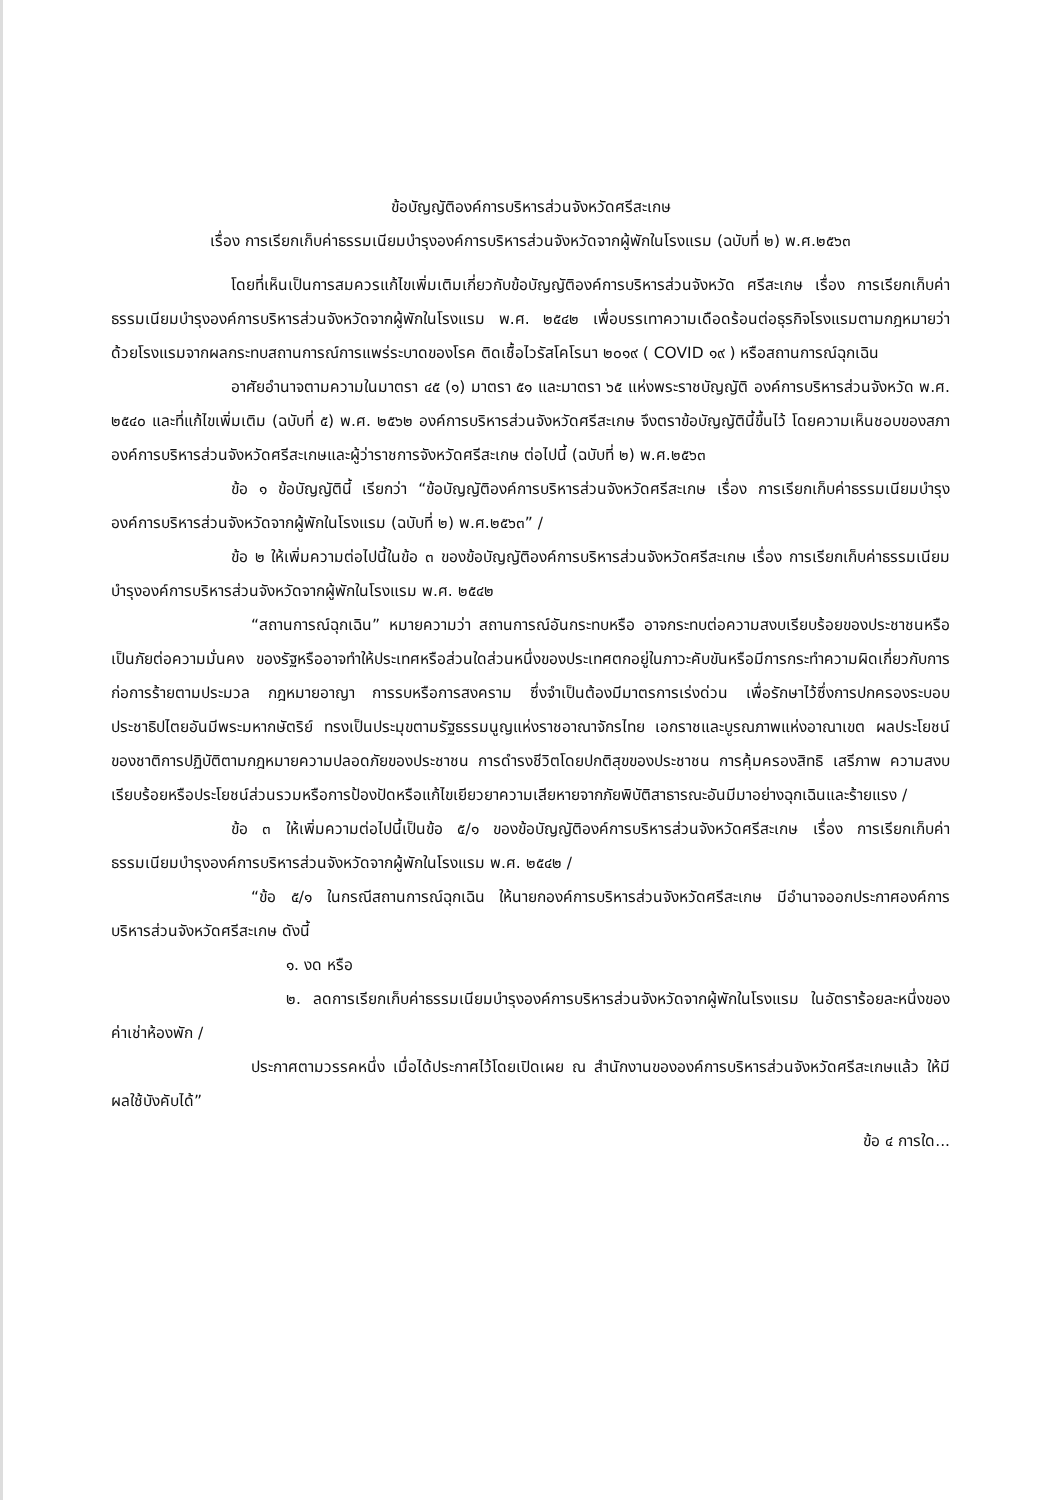ข้อบัญญัติองค์การบริหารส่วนจังหวัดศรีสะเกษ
เรื่อง การเรียกเก็บค่าธรรมเนียมบำรุงองค์การบริหารส่วนจังหวัดจากผู้พักในโรงแรม (ฉบับที่ ๒) พ.ศ.๒๕๖๓
โดยที่เห็นเป็นการสมควรแก้ไขเพิ่มเติมเกี่ยวกับข้อบัญญัติองค์การบริหารส่วนจังหวัด ศรีสะเกษ เรื่อง การเรียกเก็บค่าธรรมเนียมบำรุงองค์การบริหารส่วนจังหวัดจากผู้พักในโรงแรม พ.ศ. ๒๕๔๒ เพื่อบรรเทาความเดือดร้อนต่อธุรกิจโรงแรมตามกฎหมายว่าด้วยโรงแรมจากผลกระทบสถานการณ์การแพร่ระบาดของโรค ติดเชื้อไวรัสโคโรนา ๒๐๑๙ ( COVID ๑๙ ) หรือสถานการณ์ฉุกเฉิน
อาศัยอำนาจตามความในมาตรา ๔๕ (๑) มาตรา ๕๑ และมาตรา ๖๕ แห่งพระราชบัญญัติ องค์การบริหารส่วนจังหวัด พ.ศ. ๒๕๔๐ และที่แก้ไขเพิ่มเติม (ฉบับที่ ๕) พ.ศ. ๒๕๖๒ องค์การบริหารส่วนจังหวัดศรีสะเกษ จึงตราข้อบัญญัตินี้ขึ้นไว้ โดยความเห็นชอบของสภาองค์การบริหารส่วนจังหวัดศรีสะเกษและผู้ว่าราชการจังหวัดศรีสะเกษ ต่อไปนี้ (ฉบับที่ ๒) พ.ศ.๒๕๖๓
ข้อ ๑ ข้อบัญญัตินี้ เรียกว่า “ข้อบัญญัติองค์การบริหารส่วนจังหวัดศรีสะเกษ เรื่อง การเรียกเก็บค่าธรรมเนียมบำรุงองค์การบริหารส่วนจังหวัดจากผู้พักในโรงแรม (ฉบับที่ ๒) พ.ศ.๒๕๖๓” /
ข้อ ๒ ให้เพิ่มความต่อไปนี้ในข้อ ๓ ของข้อบัญญัติองค์การบริหารส่วนจังหวัดศรีสะเกษ เรื่อง การเรียกเก็บค่าธรรมเนียมบำรุงองค์การบริหารส่วนจังหวัดจากผู้พักในโรงแรม พ.ศ. ๒๕๔๒
“สถานการณ์ฉุกเฉิน” หมายความว่า สถานการณ์อันกระทบหรือ อาจกระทบต่อความสงบเรียบร้อยของประชาชนหรือเป็นภัยต่อความมั่นคง ของรัฐหรืออาจทำให้ประเทศหรือส่วนใดส่วนหนึ่งของประเทศตกอยู่ในภาวะคับขันหรือมีการกระทำความผิดเกี่ยวกับการก่อการร้ายตามประมวล กฎหมายอาญา การรบหรือการสงคราม ซึ่งจำเป็นต้องมีมาตรการเร่งด่วน เพื่อรักษาไว้ซึ่งการปกครองระบอบประชาธิปไตยอันมีพระมหากษัตริย์ ทรงเป็นประมุขตามรัฐธรรมนูญแห่งราชอาณาจักรไทย เอกราชและบูรณภาพแห่งอาณาเขต ผลประโยชน์ของชาติการปฏิบัติตามกฎหมายความปลอดภัยของประชาชน การดำรงชีวิตโดยปกติสุขของประชาชน การคุ้มครองสิทธิ เสรีภาพ ความสงบเรียบร้อยหรือประโยชน์ส่วนรวมหรือการป้องปัดหรือแก้ไขเยียวยาความเสียหายจากภัยพิบัติสาธารณะอันมีมาอย่างฉุกเฉินและร้ายแรง /
ข้อ ๓ ให้เพิ่มความต่อไปนี้เป็นข้อ ๕/๑ ของข้อบัญญัติองค์การบริหารส่วนจังหวัดศรีสะเกษ เรื่อง การเรียกเก็บค่าธรรมเนียมบำรุงองค์การบริหารส่วนจังหวัดจากผู้พักในโรงแรม พ.ศ. ๒๕๔๒ /
“ข้อ ๕/๑ ในกรณีสถานการณ์ฉุกเฉิน ให้นายกองค์การบริหารส่วนจังหวัดศรีสะเกษ มีอำนาจออกประกาศองค์การบริหารส่วนจังหวัดศรีสะเกษ ดังนี้
๑. งด หรือ
๒. ลดการเรียกเก็บค่าธรรมเนียมบำรุงองค์การบริหารส่วนจังหวัดจากผู้พักในโรงแรม ในอัตราร้อยละหนึ่งของค่าเช่าห้องพัก /
ประกาศตามวรรคหนึ่ง เมื่อได้ประกาศไว้โดยเปิดเผย ณ สำนักงานขององค์การบริหารส่วนจังหวัดศรีสะเกษแล้ว ให้มีผลใช้บังคับได้”
ข้อ ๔ การใด...